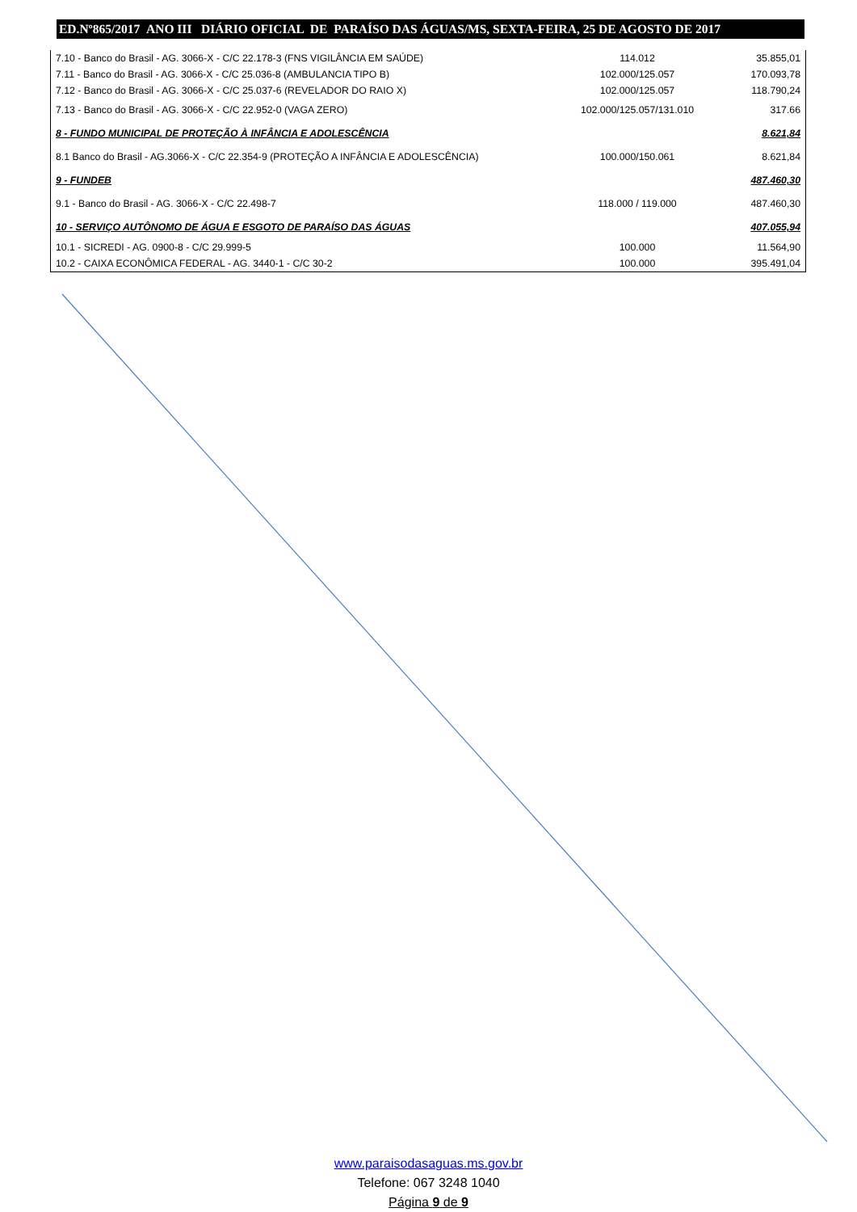ED.Nº865/2017 ANO III DIÁRIO OFICIAL DE PARAÍSO DAS ÁGUAS/MS, SEXTA-FEIRA, 25 DE AGOSTO DE 2017
| 7.10 - Banco do Brasil - AG. 3066-X - C/C 22.178-3 (FNS VIGILÂNCIA EM SAÚDE) | 114.012 | 35.855,01 |
| 7.11 - Banco do Brasil - AG. 3066-X - C/C 25.036-8 (AMBULANCIA TIPO B) | 102.000/125.057 | 170.093,78 |
| 7.12 - Banco do Brasil - AG. 3066-X - C/C 25.037-6 (REVELADOR DO RAIO X) | 102.000/125.057 | 118.790,24 |
| 7.13 - Banco do Brasil - AG. 3066-X - C/C 22.952-0 (VAGA ZERO) | 102.000/125.057/131.010 | 317.66 |
| 8 - FUNDO MUNICIPAL DE PROTEÇÃO À INFÂNCIA E ADOLESCÊNCIA | | 8.621,84 |
| 8.1 Banco do Brasil - AG.3066-X - C/C 22.354-9 (PROTEÇÃO A INFÂNCIA E ADOLESCÊNCIA) | 100.000/150.061 | 8.621,84 |
| 9 - FUNDEB | | 487.460,30 |
| 9.1 - Banco do Brasil - AG. 3066-X - C/C 22.498-7 | 118.000 / 119.000 | 487.460,30 |
| 10 - SERVIÇO AUTÔNOMO DE ÁGUA E ESGOTO DE PARAÍSO DAS ÁGUAS | | 407.055,94 |
| 10.1 - SICREDI - AG. 0900-8 - C/C 29.999-5 | 100.000 | 11.564,90 |
| 10.2 - CAIXA ECONÔMICA FEDERAL - AG. 3440-1 - C/C 30-2 | 100.000 | 395.491,04 |
www.paraisodasaguas.ms.gov.br
Telefone: 067 3248 1040
Página 9 de 9